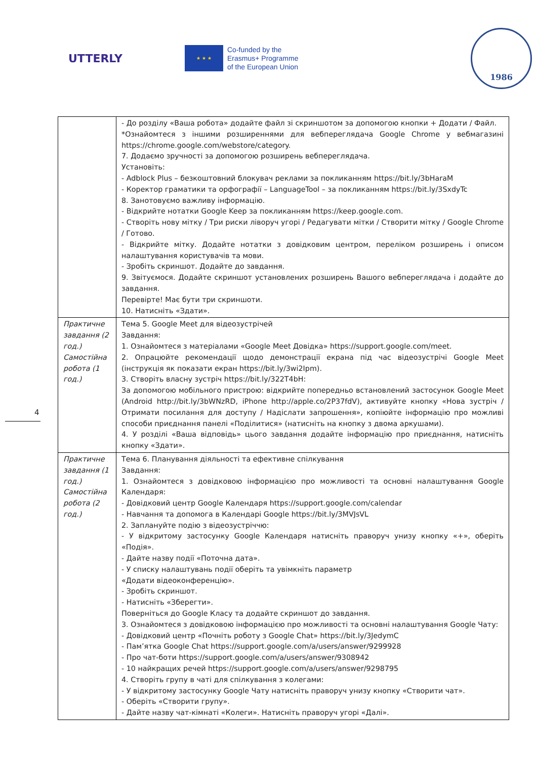UTTERLY
★ ★ ★
Co-funded by the
Erasmus+ Programme
of the European Union
1986
| | - До розділу «Ваша робота» додайте файл зі скриншотом за допомогою кнопки + Додати / Файл. *Ознайомтеся з іншими розширеннями для вебпереглядача Google Chrome у вебмагазині https://chrome.google.com/webstore/category. 7. Додаємо зручності за допомогою розширень вебпереглядача. Установіть: - Adblock Plus – безкоштовний блокувач реклами за покликанням https://bit.ly/3bHaraM - Коректор граматики та орфографії – LanguageTool – за покликанням https://bit.ly/3SxdyTc 8. Занотовуємо важливу інформацію. - Відкрийте нотатки Google Keep за покликанням https://keep.google.com. - Створіть нову мітку / Три риски ліворуч угорі / Редагувати мітки / Створити мітку / Google Chrome / Готово. - Відкрийте мітку. Додайте нотатки з довідковим центром, переліком розширень і описом налаштування користувачів та мови. - Зробіть скриншот. Додайте до завдання. 9. Звітуємося. Додайте скриншот установлених розширень Вашого вебпереглядача і додайте до завдання. Перевірте! Має бути три скриншоти. 10. Натисніть «Здати». |
| Практичне завдання (2 год.) Самостійна робота (1 год.) | Тема 5. Google Meet для відеозустрічей Завдання: 1. Ознайомтеся з матеріалами «Google Meet Довідка» https://support.google.com/meet. 2. Опрацюйте рекомендації щодо демонстрації екрана під час відеозустрічі Google Meet (інструкція як показати екран https://bit.ly/3wi2Ipm). 3. Створіть власну зустріч https://bit.ly/322T4bH: За допомогою мобільного пристрою: відкрийте попередньо встановлений застосунок Google Meet (Android http://bit.ly/3bWNzRD, iPhone http://apple.co/2P37fdV), активуйте кнопку «Нова зустріч / Отримати посилання для доступу / Надіслати запрошення», копіюйте інформацію про можливі способи приєднання панелі «Поділитися» (натисніть на кнопку з двома аркушами). 4. У розділі «Ваша відповідь» цього завдання додайте інформацію про приєднання, натисніть кнопку «Здати». |
| Практичне завдання (1 год.) Самостійна робота (2 год.) | Тема 6. Планування діяльності та ефективне спілкування Завдання: 1. Ознайомтеся з довідковою інформацією про можливості та основні налаштування Google Календаря: - Довідковий центр Google Календаря https://support.google.com/calendar - Навчання та допомога в Календарі Google https://bit.ly/3MVJsVL 2. Заплануйте подію з відеозустріччю: - У відкритому застосунку Google Календаря натисніть праворуч унизу кнопку «+», оберіть «Подія». - Дайте назву події «Поточна дата». - У списку налаштувань події оберіть та увімкніть параметр «Додати відеоконференцію». - Зробіть скриншот. - Натисніть «Зберегти». Поверніться до Google Класу та додайте скриншот до завдання. 3. Ознайомтеся з довідковою інформацією про можливості та основні налаштування Google Чату: - Довідковий центр «Почніть роботу з Google Chat» https://bit.ly/3JedymC - Пам’ятка Google Chat https://support.google.com/a/users/answer/9299928 - Про чат-боти https://support.google.com/a/users/answer/9308942 - 10 найкращих речей https://support.google.com/a/users/answer/9298795 4. Створіть групу в чаті для спілкування з колегами: - У відкритому застосунку Google Чату натисніть праворуч унизу кнопку «Створити чат». - Оберіть «Створити групу». - Дайте назву чат-кімнаті «Колеги». Натисніть праворуч угорі «Далі». |
4